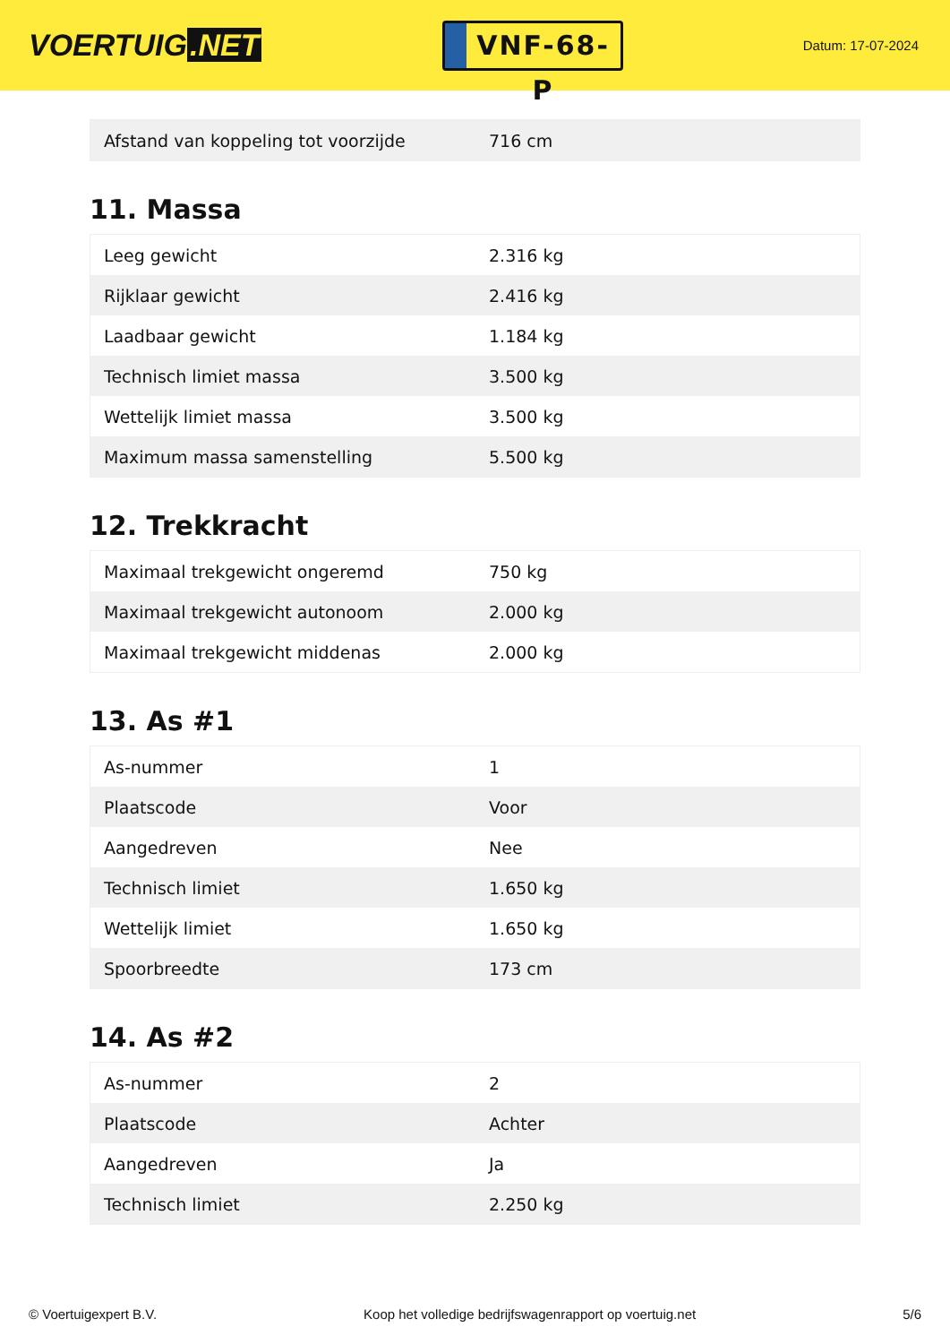VOERTUIG.NET
VNF-68-P
Datum: 17-07-2024
| Afstand van koppeling tot voorzijde | 716 cm |
11. Massa
| Leeg gewicht | 2.316 kg |
| Rijklaar gewicht | 2.416 kg |
| Laadbaar gewicht | 1.184 kg |
| Technisch limiet massa | 3.500 kg |
| Wettelijk limiet massa | 3.500 kg |
| Maximum massa samenstelling | 5.500 kg |
12. Trekkracht
| Maximaal trekgewicht ongeremd | 750 kg |
| Maximaal trekgewicht autonoom | 2.000 kg |
| Maximaal trekgewicht middenas | 2.000 kg |
13. As #1
| As-nummer | 1 |
| Plaatscode | Voor |
| Aangedreven | Nee |
| Technisch limiet | 1.650 kg |
| Wettelijk limiet | 1.650 kg |
| Spoorbreedte | 173 cm |
14. As #2
| As-nummer | 2 |
| Plaatscode | Achter |
| Aangedreven | Ja |
| Technisch limiet | 2.250 kg |
© Voertuigexpert B.V. Koop het volledige bedrijfswagenrapport op voertuig.net 5/6